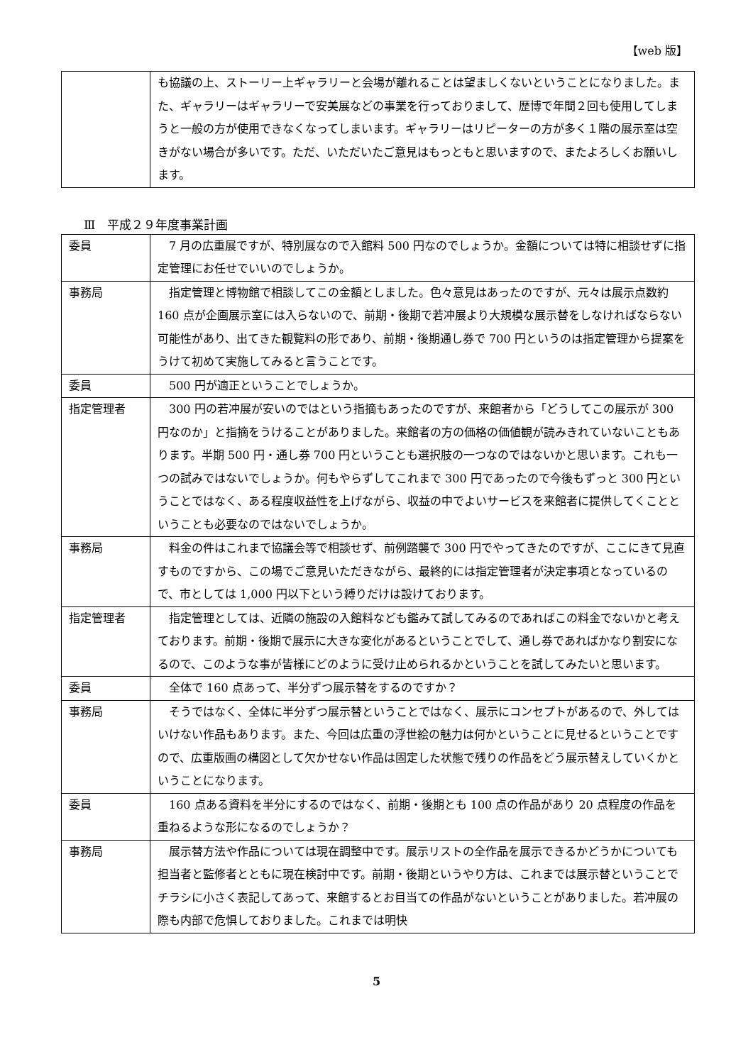【web 版】
| | も協議の上、ストーリー上ギャラリーと会場が離れることは望ましくないということになりました。また、ギャラリーはギャラリーで安美展などの事業を行っておりまして、歴博で年間２回も使用してしまうと一般の方が使用できなくなってしまいます。ギャラリーはリピーターの方が多く１階の展示室は空きがない場合が多いです。ただ、いただいたご意見はもっともと思いますので、またよろしくお願いします。 |
Ⅲ　平成２９年度事業計画
| 委員 | 7 月の広重展ですが、特別展なので入館料 500 円なのでしょうか。金額については特に相談せずに指定管理にお任せでいいのでしょうか。 |
| 事務局 | 指定管理と博物館で相談してこの金額としました。色々意見はあったのですが、元々は展示点数約 160 点が企画展示室には入らないので、前期・後期で若冲展より大規模な展示替をしなければならない可能性があり、出てきた観覧料の形であり、前期・後期通し券で 700 円というのは指定管理から提案をうけて初めて実施してみると言うことです。 |
| 委員 | 500 円が適正ということでしょうか。 |
| 指定管理者 | 300 円の若冲展が安いのではという指摘もあったのですが、来館者から「どうしてこの展示が 300 円なのか」と指摘をうけることがありました。来館者の方の価格の価値観が読みきれていないこともあります。半期 500 円・通し券 700 円ということも選択肢の一つなのではないかと思います。これも一つの試みではないでしょうか。何もやらずしてこれまで 300 円であったので今後もずっと 300 円ということではなく、ある程度収益性を上げながら、収益の中でよいサービスを来館者に提供してくことということも必要なのではないでしょうか。 |
| 事務局 | 料金の件はこれまで協議会等で相談せず、前例踏襲で 300 円でやってきたのですが、ここにきて見直すものですから、この場でご意見いただきながら、最終的には指定管理者が決定事項となっているので、市としては 1,000 円以下という縛りだけは設けております。 |
| 指定管理者 | 指定管理としては、近隣の施設の入館料なども鑑みて試してみるのであればこの料金でないかと考えております。前期・後期で展示に大きな変化があるということでして、通し券であればかなり割安になるので、このような事が皆様にどのように受け止められるかということを試してみたいと思います。 |
| 委員 | 全体で 160 点あって、半分ずつ展示替をするのですか？ |
| 事務局 | そうではなく、全体に半分ずつ展示替ということではなく、展示にコンセプトがあるので、外してはいけない作品もあります。また、今回は広重の浮世絵の魅力は何かということに見せるということですので、広重版画の構図として欠かせない作品は固定した状態で残りの作品をどう展示替えしていくかということになります。 |
| 委員 | 160 点ある資料を半分にするのではなく、前期・後期とも 100 点の作品があり 20 点程度の作品を重ねるような形になるのでしょうか？ |
| 事務局 | 展示替方法や作品については現在調整中です。展示リストの全作品を展示できるかどうかについても担当者と監修者とともに現在検討中です。前期・後期というやり方は、これまでは展示替ということでチラシに小さく表記してあって、来館するとお目当ての作品がないということがありました。若冲展の際も内部で危惧しておりました。これまでは明快 |
5